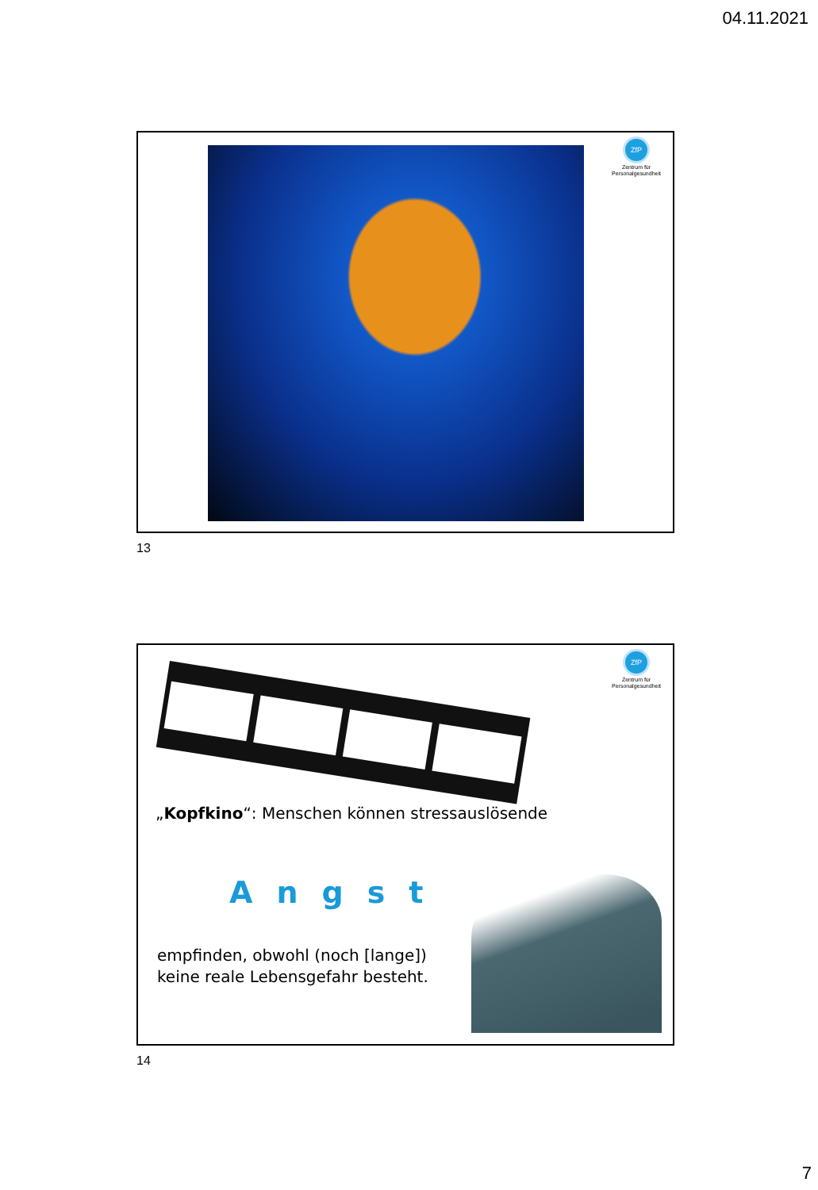04.11.2021
ZfP
Zentrum für Personalgesundheit
13
ZfP
Zentrum für Personalgesundheit
„Kopfkino“: Menschen können stressauslösende
Angst
empfinden, obwohl (noch [lange])
keine reale Lebensgefahr besteht.
14
7